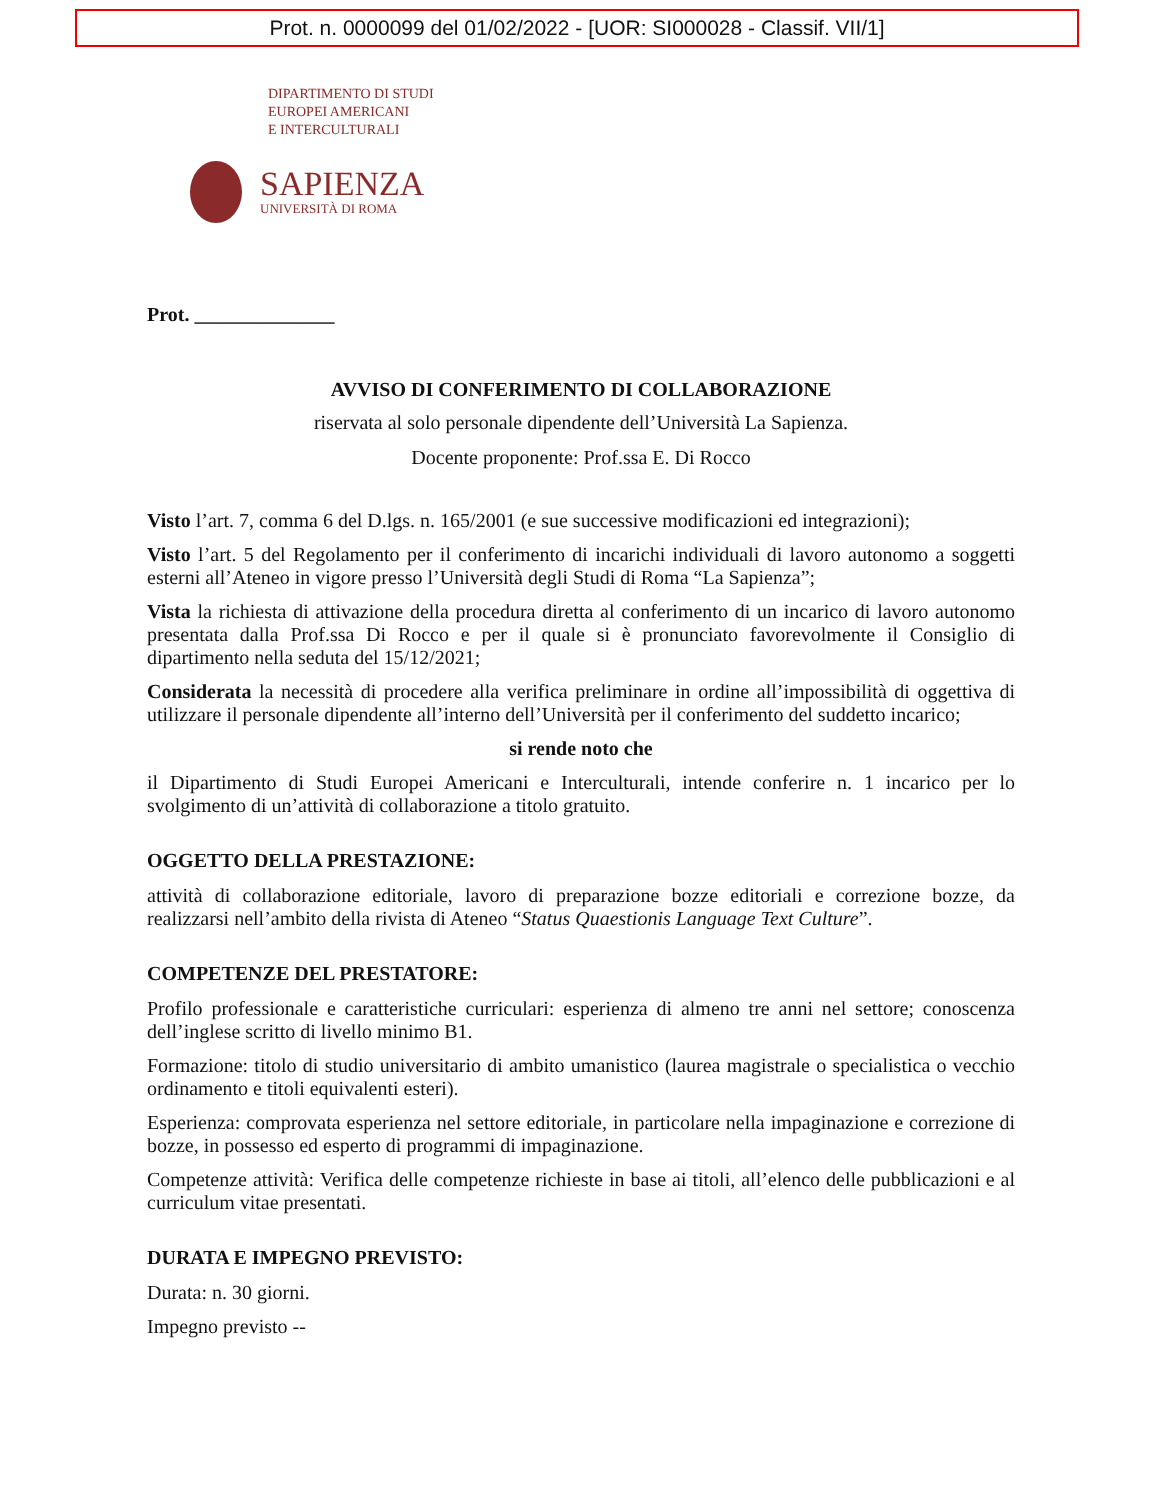Prot. n. 0000099 del 01/02/2022 - [UOR: SI000028 - Classif. VII/1]
DIPARTIMENTO DI STUDI
EUROPEI AMERICANI
E INTERCULTURALI
SAPIENZA
UNIVERSITÀ DI ROMA
Prot. ______________
AVVISO DI CONFERIMENTO DI COLLABORAZIONE
riservata al solo personale dipendente dell’Università La Sapienza.
Docente proponente: Prof.ssa E. Di Rocco
Visto l’art. 7, comma 6 del D.lgs. n. 165/2001 (e sue successive modificazioni ed integrazioni);
Visto l’art. 5 del Regolamento per il conferimento di incarichi individuali di lavoro autonomo a soggetti esterni all’Ateneo in vigore presso l’Università degli Studi di Roma “La Sapienza”;
Vista la richiesta di attivazione della procedura diretta al conferimento di un incarico di lavoro autonomo presentata dalla Prof.ssa Di Rocco e per il quale si è pronunciato favorevolmente il Consiglio di dipartimento nella seduta del 15/12/2021;
Considerata la necessità di procedere alla verifica preliminare in ordine all’impossibilità di oggettiva di utilizzare il personale dipendente all’interno dell’Università per il conferimento del suddetto incarico;
si rende noto che
il Dipartimento di Studi Europei Americani e Interculturali, intende conferire n. 1 incarico per lo svolgimento di un’attività di collaborazione a titolo gratuito.
OGGETTO DELLA PRESTAZIONE:
attività di collaborazione editoriale, lavoro di preparazione bozze editoriali e correzione bozze, da realizzarsi nell’ambito della rivista di Ateneo “Status Quaestionis Language Text Culture”.
COMPETENZE DEL PRESTATORE:
Profilo professionale e caratteristiche curriculari: esperienza di almeno tre anni nel settore; conoscenza dell’inglese scritto di livello minimo B1.
Formazione: titolo di studio universitario di ambito umanistico (laurea magistrale o specialistica o vecchio ordinamento e titoli equivalenti esteri).
Esperienza: comprovata esperienza nel settore editoriale, in particolare nella impaginazione e correzione di bozze, in possesso ed esperto di programmi di impaginazione.
Competenze attività: Verifica delle competenze richieste in base ai titoli, all’elenco delle pubblicazioni e al curriculum vitae presentati.
DURATA E IMPEGNO PREVISTO:
Durata: n. 30 giorni.
Impegno previsto --